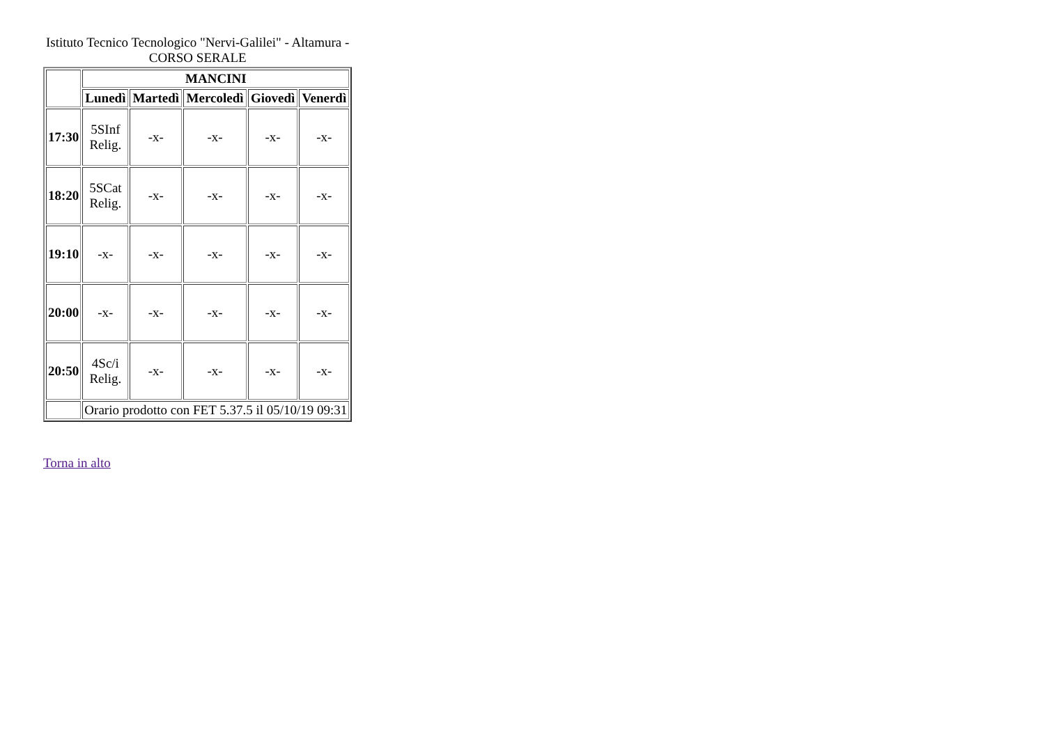Istituto Tecnico Tecnologico "Nervi-Galilei" - Altamura - CORSO SERALE
| | MANCINI | | | | |
| --- | --- | --- | --- | --- | --- |
| | Lunedì | Martedì | Mercoledì | Giovedì | Venerdì |
| 17:30 | 5SInf Relig. | -x- | -x- | -x- | -x- |
| 18:20 | 5SCat Relig. | -x- | -x- | -x- | -x- |
| 19:10 | -x- | -x- | -x- | -x- | -x- |
| 20:00 | -x- | -x- | -x- | -x- | -x- |
| 20:50 | 4Sc/i Relig. | -x- | -x- | -x- | -x- |
| | Orario prodotto con FET 5.37.5 il 05/10/19 09:31 | | | | |
Torna in alto